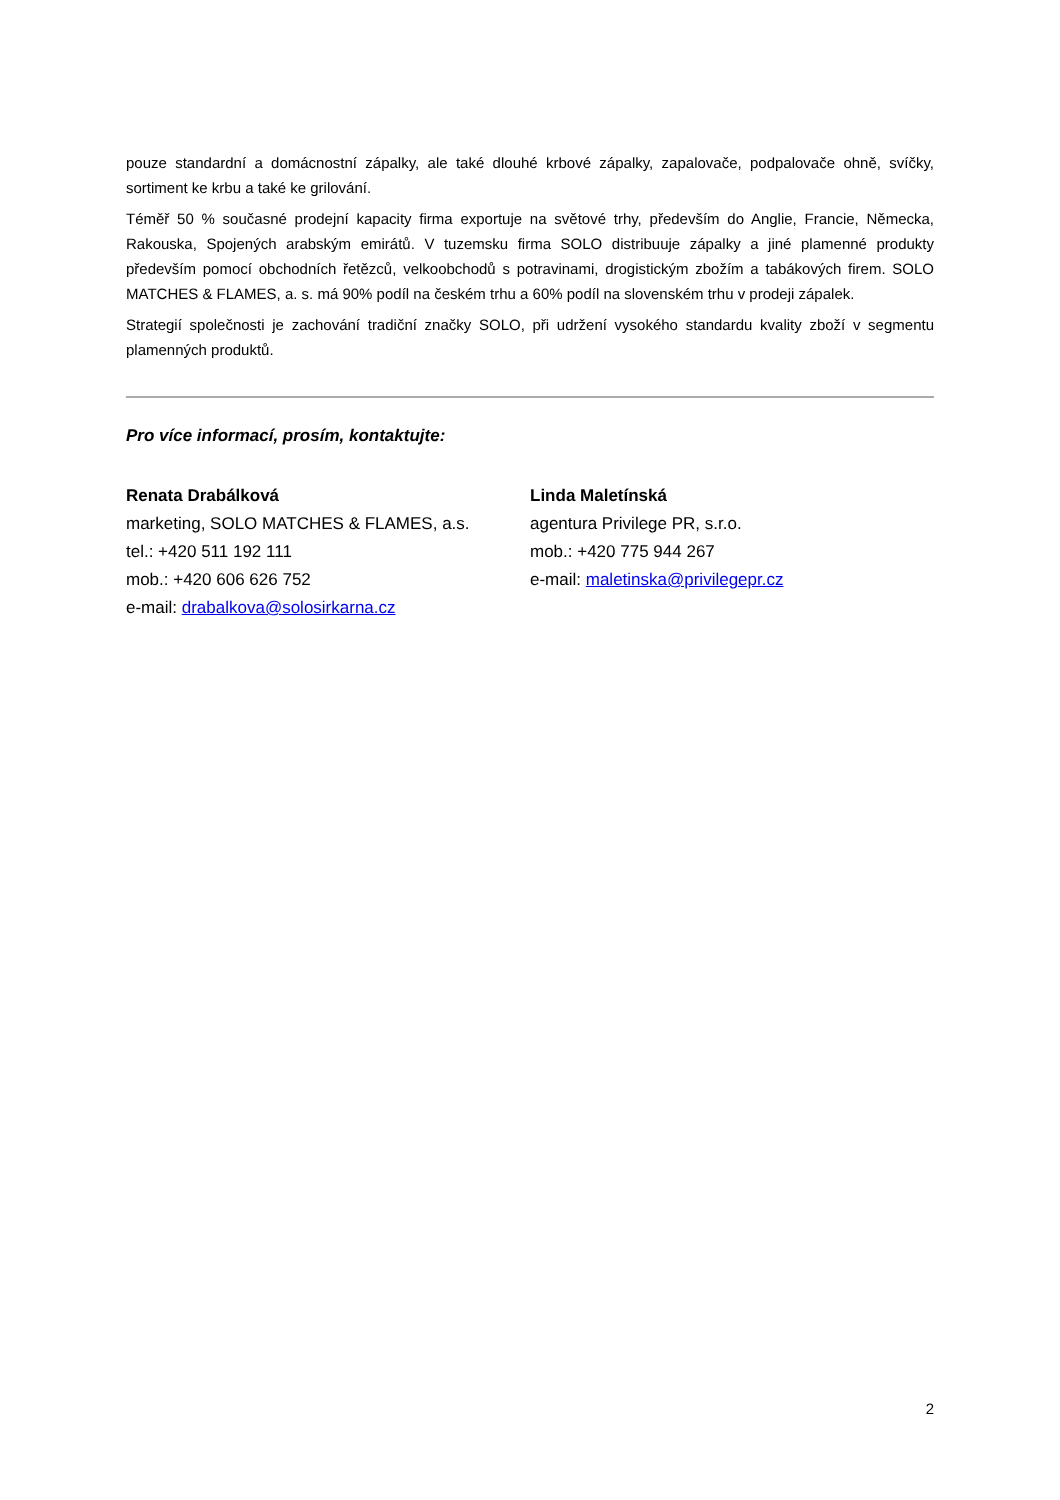pouze standardní a domácnostní zápalky, ale také dlouhé krbové zápalky, zapalovače, podpalovače ohně, svíčky, sortiment ke krbu a také ke grilování.
Téměř 50 % současné prodejní kapacity firma exportuje na světové trhy, především do Anglie, Francie, Německa, Rakouska, Spojených arabským emirátů. V tuzemsku firma SOLO distribuuje zápalky a jiné plamenné produkty především pomocí obchodních řetězců, velkoobchodů s potravinami, drogistickým zbožím a tabákových firem. SOLO MATCHES & FLAMES, a. s. má 90% podíl na českém trhu a 60% podíl na slovenském trhu v prodeji zápalek.
Strategií společnosti je zachování tradiční značky SOLO, při udržení vysokého standardu kvality zboží v segmentu plamenných produktů.
Pro více informací, prosím, kontaktujte:
Renata Drabálková
marketing, SOLO MATCHES & FLAMES, a.s.
tel.: +420 511 192 111
mob.: +420 606 626 752
e-mail: drabalkova@solosirkarna.cz
Linda Maletínská
agentura Privilege PR, s.r.o.
mob.: +420 775 944 267
e-mail: maletinska@privilegepr.cz
2